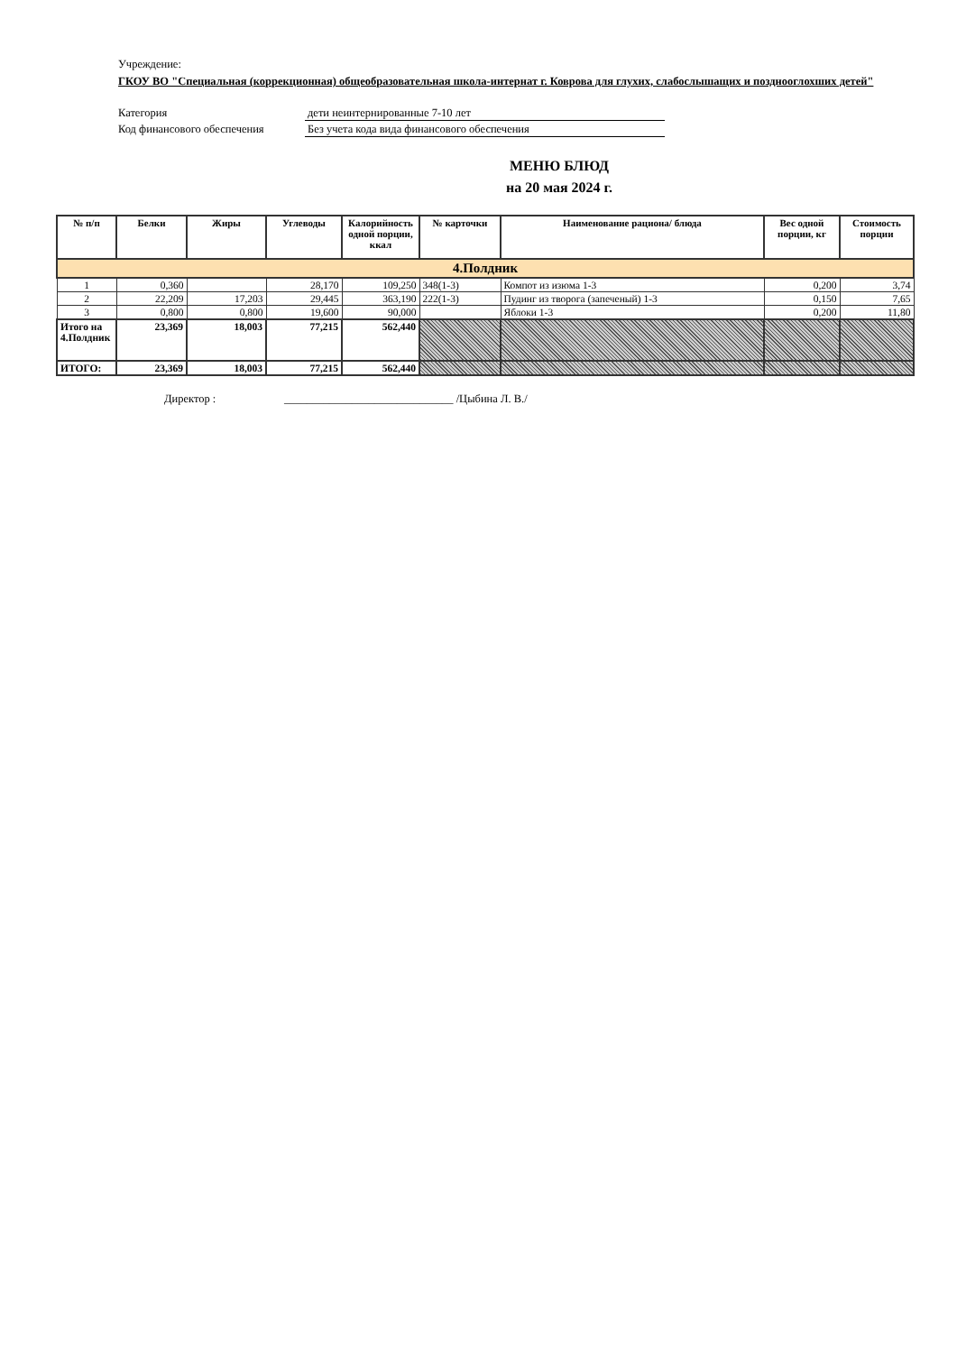Учреждение:
ГКОУ ВО "Специальная (коррекционная) общеобразовательная школа-интернат г. Коврова для глухих, слабослышащих и позднооглохших детей"
Категория дети неинтернированные 7-10 лет
Код финансового обеспечения Без учета кода вида финансового обеспечения
МЕНЮ БЛЮД
на 20 мая 2024 г.
| № п/п | Белки | Жиры | Углеводы | Калорийность одной порции, ккал | № карточки | Наименование рациона/ блюда | Вес одной порции, кг | Стоимость порции |
| --- | --- | --- | --- | --- | --- | --- | --- | --- |
| 4.Полдник | | | | | | | | |
| 1 | 0,360 | | 28,170 | 109,250 | 348(1-3) | Компот из изюма 1-3 | 0,200 | 3,74 |
| 2 | 22,209 | 17,203 | 29,445 | 363,190 | 222(1-3) | Пудинг из творога (запеченый) 1-3 | 0,150 | 7,65 |
| 3 | 0,800 | 0,800 | 19,600 | 90,000 | | Яблоки 1-3 | 0,200 | 11,80 |
| Итого на 4.Полдник | 23,369 | 18,003 | 77,215 | 562,440 | | | | |
| ИТОГО: | 23,369 | 18,003 | 77,215 | 562,440 | | | | |
Директор : ______________________________ /Цыбина Л. В./